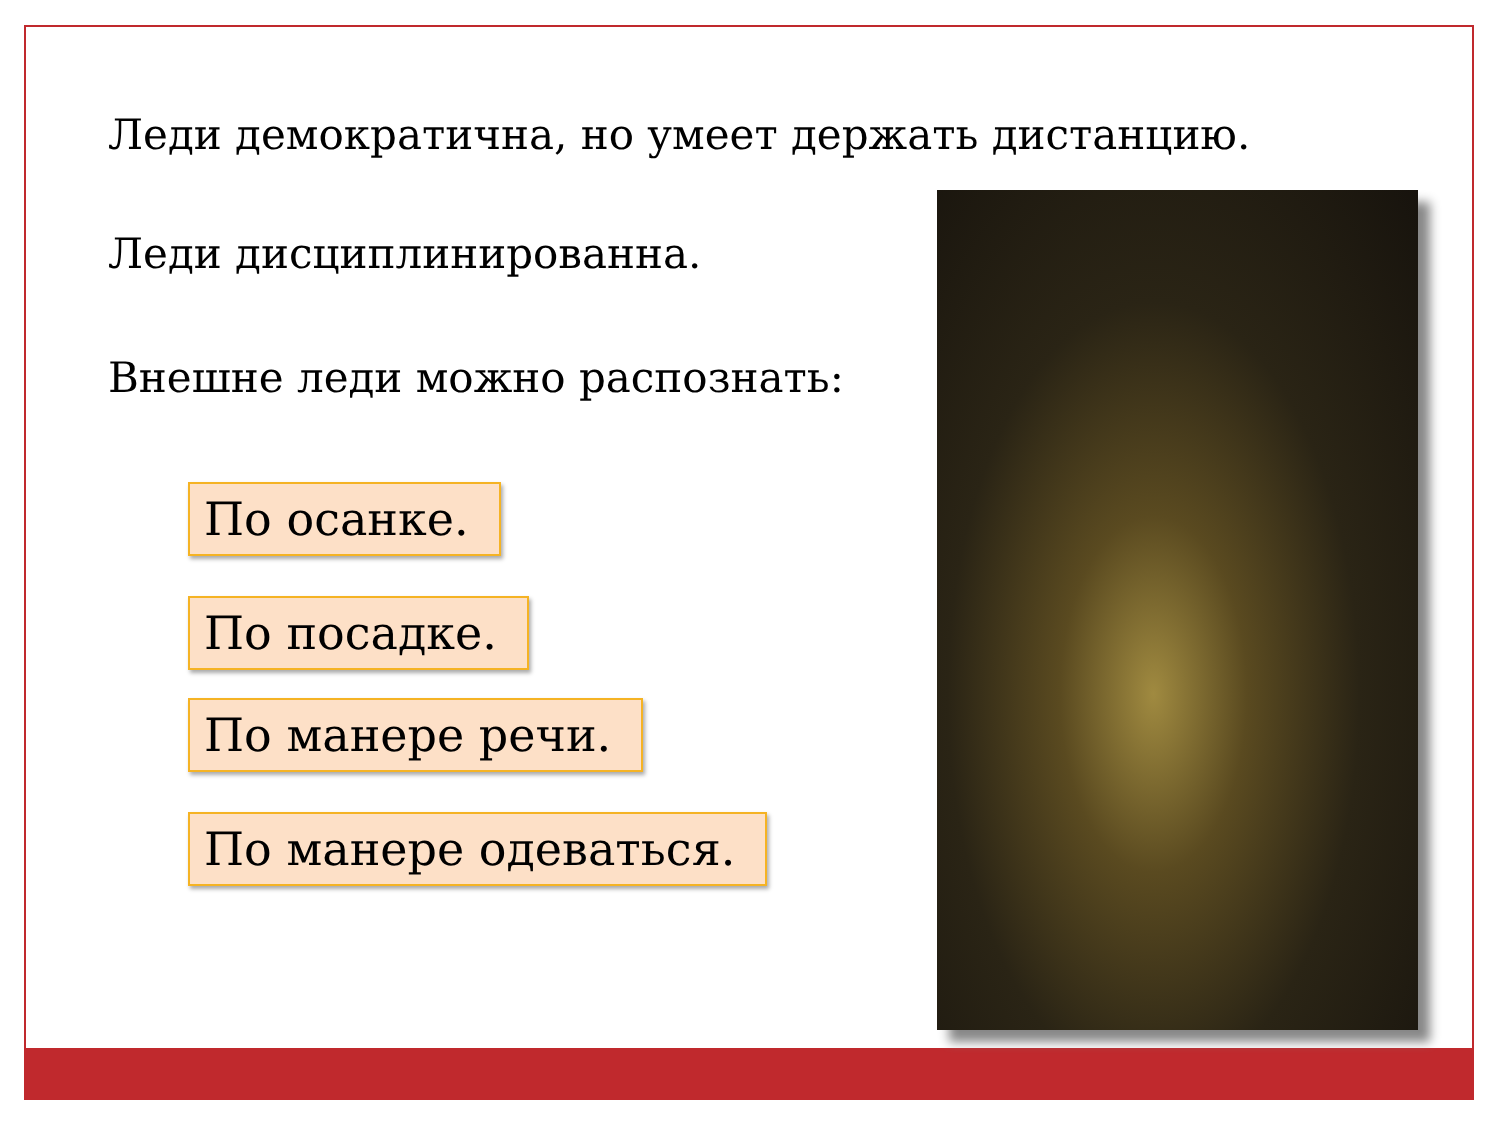Леди демократична, но умеет держать дистанцию.
Леди дисциплинированна.
Внешне леди можно распознать:
По осанке.
По посадке.
По манере речи.
По манере одеваться.